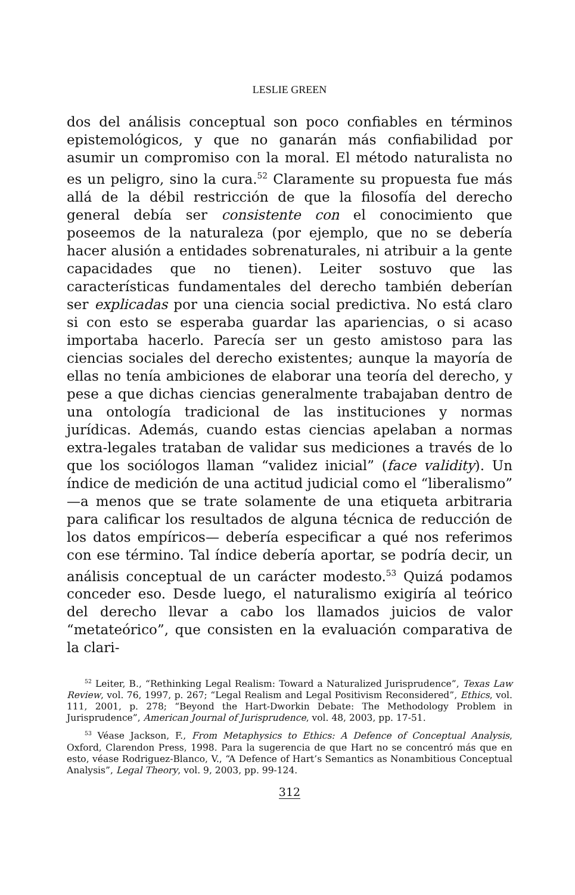LESLIE GREEN
dos del análisis conceptual son poco confiables en términos epistemológicos, y que no ganarán más confiabilidad por asumir un compromiso con la moral. El método naturalista no es un peligro, sino la cura.<sup>52</sup> Claramente su propuesta fue más allá de la débil restricción de que la filosofía del derecho general debía ser consistente con el conocimiento que poseemos de la naturaleza (por ejemplo, que no se debería hacer alusión a entidades sobrenaturales, ni atribuir a la gente capacidades que no tienen). Leiter sostuvo que las características fundamentales del derecho también deberían ser explicadas por una ciencia social predictiva. No está claro si con esto se esperaba guardar las apariencias, o si acaso importaba hacerlo. Parecía ser un gesto amistoso para las ciencias sociales del derecho existentes; aunque la mayoría de ellas no tenía ambiciones de elaborar una teoría del derecho, y pese a que dichas ciencias generalmente trabajaban dentro de una ontología tradicional de las instituciones y normas jurídicas. Además, cuando estas ciencias apelaban a normas extra-legales trataban de validar sus mediciones a través de lo que los sociólogos llaman “validez inicial” (face validity). Un índice de medición de una actitud judicial como el “liberalismo” —a menos que se trate solamente de una etiqueta arbitraria para calificar los resultados de alguna técnica de reducción de los datos empíricos— debería especificar a qué nos referimos con ese término. Tal índice debería aportar, se podría decir, un análisis conceptual de un carácter modesto.<sup>53</sup> Quizá podamos conceder eso. Desde luego, el naturalismo exigiría al teórico del derecho llevar a cabo los llamados juicios de valor “metateórico”, que consisten en la evaluación comparativa de la clari-
<sup>52</sup> Leiter, B., “Rethinking Legal Realism: Toward a Naturalized Jurisprudence”, Texas Law Review, vol. 76, 1997, p. 267; “Legal Realism and Legal Positivism Reconsidered”, Ethics, vol. 111, 2001, p. 278; “Beyond the Hart-Dworkin Debate: The Methodology Problem in Jurisprudence”, American Journal of Jurisprudence, vol. 48, 2003, pp. 17-51.
<sup>53</sup> Véase Jackson, F., From Metaphysics to Ethics: A Defence of Conceptual Analysis, Oxford, Clarendon Press, 1998. Para la sugerencia de que Hart no se concentró más que en esto, véase Rodriguez-Blanco, V., “A Defence of Hart’s Semantics as Nonambitious Conceptual Analysis”, Legal Theory, vol. 9, 2003, pp. 99-124.
312